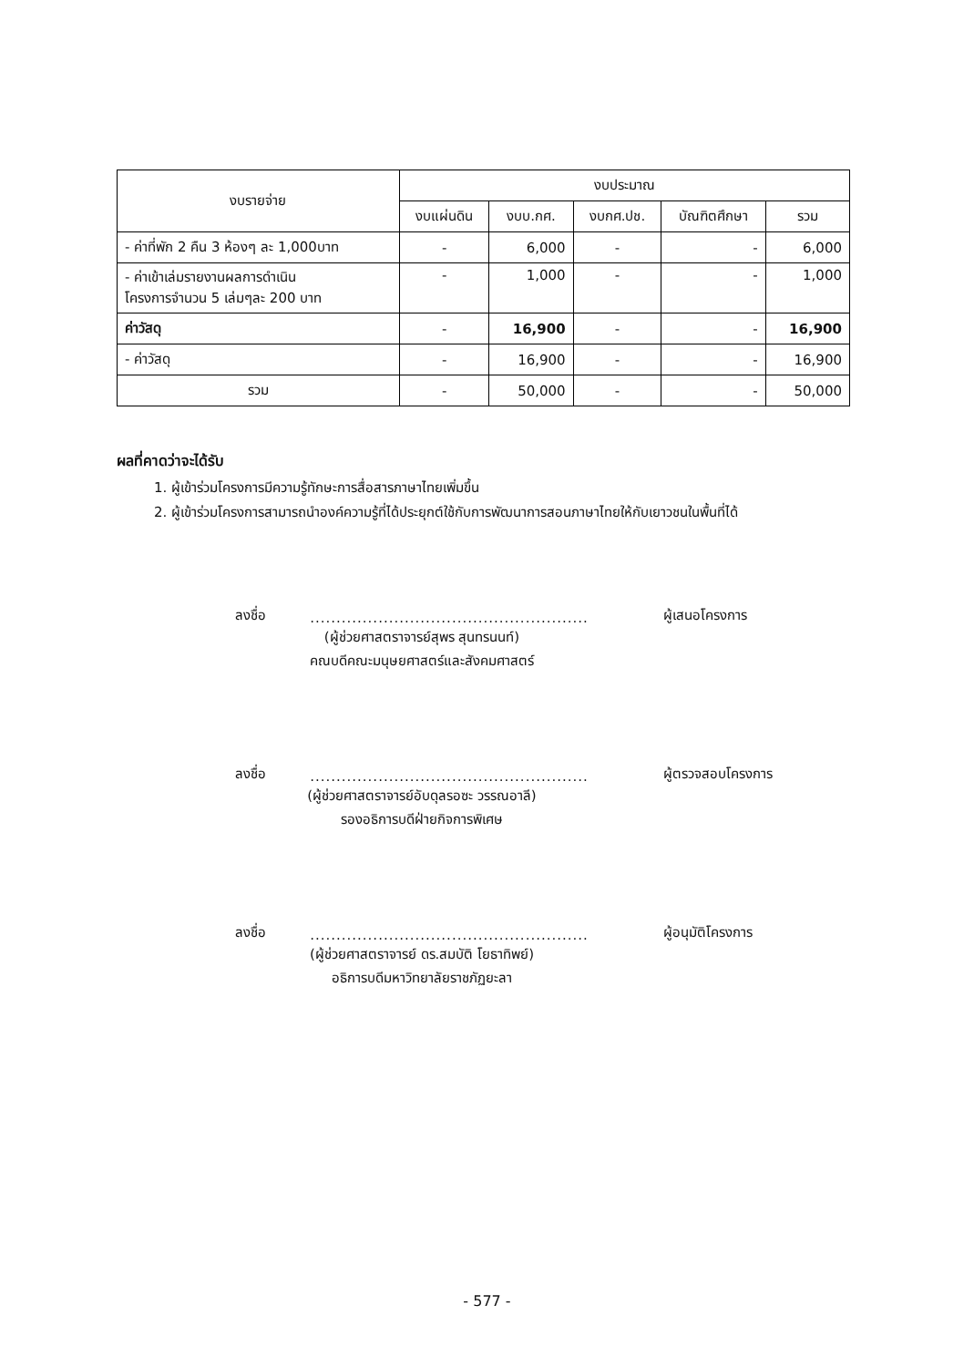| งบรายจ่าย | งบประมาณ | | | | |
| --- | --- | --- | --- | --- | --- |
| | งบแผ่นดิน | งบบ.กศ. | งบกศ.ปช. | บัณฑิตศึกษา | รวม |
| - ค่าที่พัก 2 คืน 3 ห้องๆ ละ 1,000บาท | - | 6,000 | - | - | 6,000 |
| - ค่าเข้าเล่มรายงานผลการดำเนิน โครงการจำนวน 5 เล่มๆละ 200 บาท | - | 1,000 | - | - | 1,000 |
| ค่าวัสดุ | - | 16,900 | - | - | 16,900 |
| - ค่าวัสดุ | - | 16,900 | - | - | 16,900 |
| รวม | - | 50,000 | - | - | 50,000 |
ผลที่คาดว่าจะได้รับ
1. ผู้เข้าร่วมโครงการมีความรู้ทักษะการสื่อสารภาษาไทยเพิ่มขึ้น
2. ผู้เข้าร่วมโครงการสามารถนำองค์ความรู้ที่ได้ประยุกต์ใช้กับการพัฒนาการสอนภาษาไทยให้กับเยาวชนในพื้นที่ได้
ลงชื่อ
.....................................................
ผู้เสนอโครงการ
(ผู้ช่วยศาสตราจารย์สุพร สุนทรนนท์)
คณบดีคณะมนุษยศาสตร์และสังคมศาสตร์
ลงชื่อ
.....................................................
ผู้ตรวจสอบโครงการ
(ผู้ช่วยศาสตราจารย์อับดุลรอซะ วรรณอาลี)
รองอธิการบดีฝ่ายกิจการพิเศษ
ลงชื่อ
.....................................................
ผู้อนุมัติโครงการ
(ผู้ช่วยศาสตราจารย์ ดร.สมบัติ โยธาทิพย์)
อธิการบดีมหาวิทยาลัยราชภัฏยะลา
- 577 -